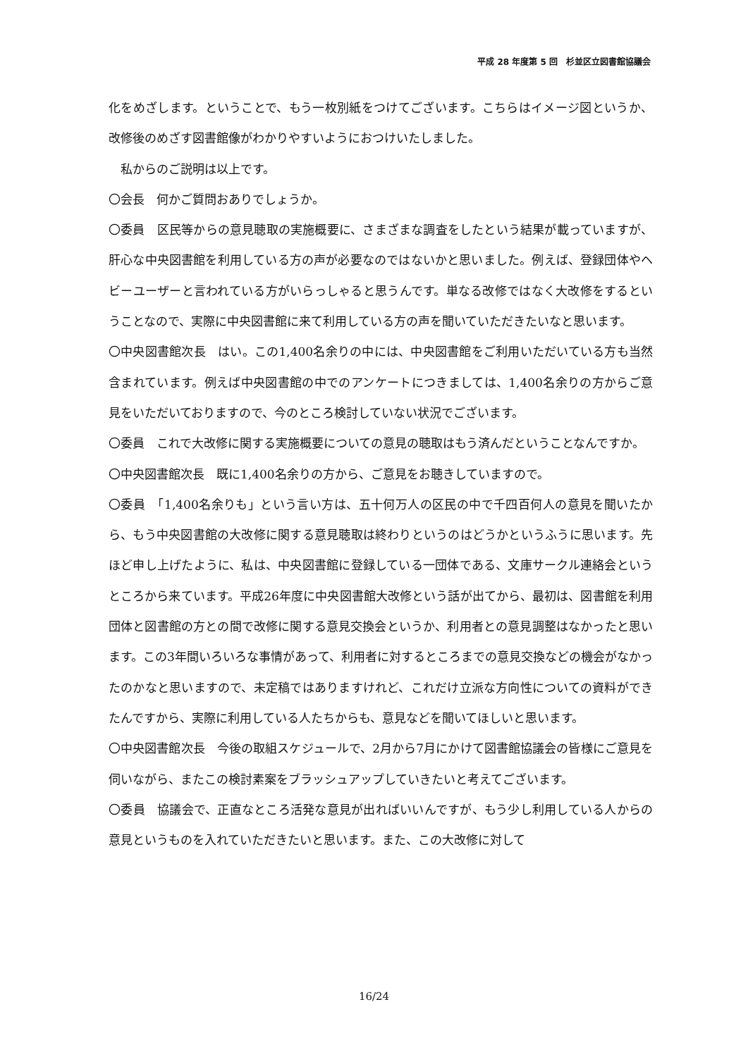平成 28 年度第 5 回　杉並区立図書館協議会
化をめざします。ということで、もう一枚別紙をつけてございます。こちらはイメージ図というか、改修後のめざす図書館像がわかりやすいようにおつけいたしました。
　私からのご説明は以上です。
〇会長　何かご質問おありでしょうか。
〇委員　区民等からの意見聴取の実施概要に、さまざまな調査をしたという結果が載っていますが、肝心な中央図書館を利用している方の声が必要なのではないかと思いました。例えば、登録団体やヘビーユーザーと言われている方がいらっしゃると思うんです。単なる改修ではなく大改修をするということなので、実際に中央図書館に来て利用している方の声を聞いていただきたいなと思います。
〇中央図書館次長　はい。この1,400名余りの中には、中央図書館をご利用いただいている方も当然含まれています。例えば中央図書館の中でのアンケートにつきましては、1,400名余りの方からご意見をいただいておりますので、今のところ検討していない状況でございます。
〇委員　これで大改修に関する実施概要についての意見の聴取はもう済んだということなんですか。
〇中央図書館次長　既に1,400名余りの方から、ご意見をお聴きしていますので。
〇委員　「1,400名余りも」という言い方は、五十何万人の区民の中で千四百何人の意見を聞いたから、もう中央図書館の大改修に関する意見聴取は終わりというのはどうかというふうに思います。先ほど申し上げたように、私は、中央図書館に登録している一団体である、文庫サークル連絡会というところから来ています。平成26年度に中央図書館大改修という話が出てから、最初は、図書館を利用団体と図書館の方との間で改修に関する意見交換会というか、利用者との意見調整はなかったと思います。この3年間いろいろな事情があって、利用者に対するところまでの意見交換などの機会がなかったのかなと思いますので、未定稿ではありますけれど、これだけ立派な方向性についての資料ができたんですから、実際に利用している人たちからも、意見などを聞いてほしいと思います。
〇中央図書館次長　今後の取組スケジュールで、2月から7月にかけて図書館協議会の皆様にご意見を伺いながら、またこの検討素案をブラッシュアップしていきたいと考えてございます。
〇委員　協議会で、正直なところ活発な意見が出ればいいんですが、もう少し利用している人からの意見というものを入れていただきたいと思います。また、この大改修に対して
16/24